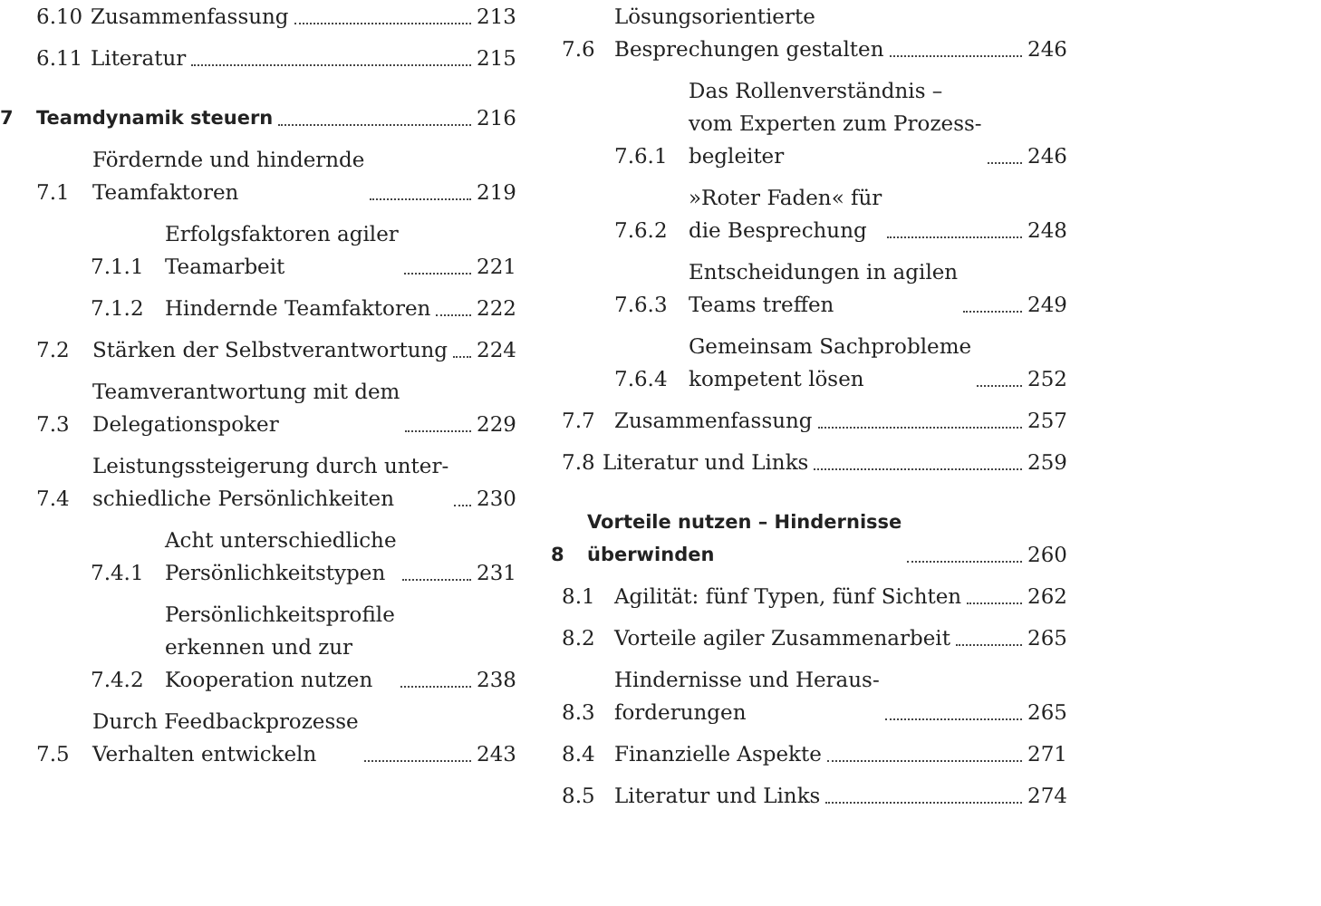6.10
Zusammenfassung 213
6.11
Literatur 215
7
Teamdynamik steuern 216
7.1
Fördernde und hindernde
Teamfaktoren 219
7.1.1
Erfolgsfaktoren agiler
Teamarbeit 221
7.1.2
Hindernde Teamfaktoren 222
7.2
Stärken der Selbstverantwortung 224
7.3
Teamverantwortung mit dem
Delegationspoker 229
7.4
Leistungssteigerung durch unter-
schiedliche Persönlichkeiten 230
7.4.1
Acht unterschiedliche
Persönlichkeitstypen 231
7.4.2
Persönlichkeitsprofile
erkennen und zur
Kooperation nutzen 238
7.5
Durch Feedbackprozesse
Verhalten entwickeln 243
7.6
Lösungsorientierte
Besprechungen gestalten 246
7.6.1
Das Rollenverständnis –
vom Experten zum Prozess-
begleiter 246
7.6.2
»Roter Faden« für
die Besprechung 248
7.6.3
Entscheidungen in agilen
Teams treffen 249
7.6.4
Gemeinsam Sachprobleme
kompetent lösen 252
7.7
Zusammenfassung 257
7.8
Literatur und Links 259
8
Vorteile nutzen – Hindernisse
überwinden 260
8.1
Agilität: fünf Typen, fünf Sichten 262
8.2
Vorteile agiler Zusammenarbeit 265
8.3
Hindernisse und Heraus-
forderungen 265
8.4
Finanzielle Aspekte 271
8.5
Literatur und Links 274